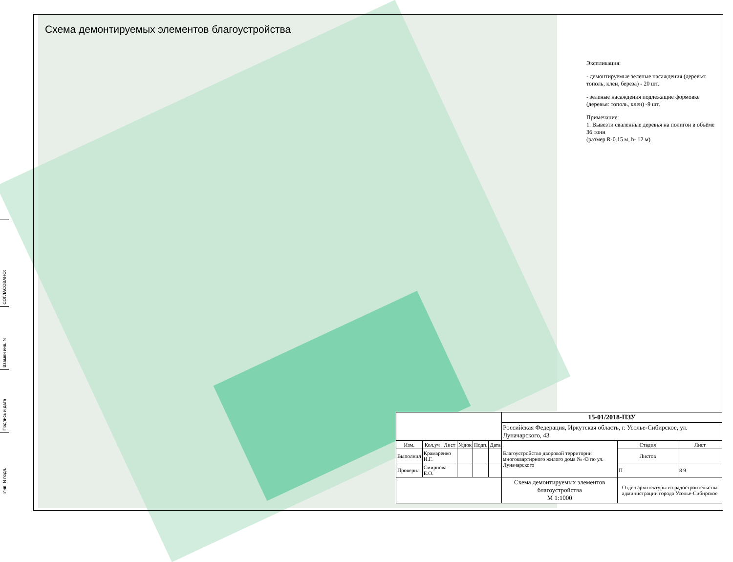Схема демонтируемых элементов благоустройства
Экспликация:
- демонтируемые зеленые насаждения (деревья: тополь, клен, береза) - 20 шт.
- зеленые насаждения подлежащие формовке (деревья: тополь, клен) -9 шт.
Примечание:
1. Вывезти сваленные деревья на полигон в объёме 36 тонн
(размер R-0.15 м, h- 12 м)
СОГЛАСОВАНО:
Взамен инв. N
Подпись и дата
Инв. N подл.
| | | | | | | 15-01/2018-ПЗУ | | |
| | | | | | | Российская Федерация, Иркутская область, г. Усолье-Сибирское, ул. Луначарского, 43 | | |
| Изм. | Кол.уч | Лист | №док | Подп. | Дата | Благоустройство дворовой территории многоквартирного жилого дома № 43 по ул. Луначарского | Стадия | Лист |
| Выполнил | Крамаренко И.Г. | | | | | | Листов | |
| Проверил | Смирнова Е.О. | | | | | | П | 8 9 |
| | | | | | | Схема демонтируемых элементов благоустройства М 1:1000 | Отдел архитектуры и градостроительства администрации города Усолье-Сибирское | |